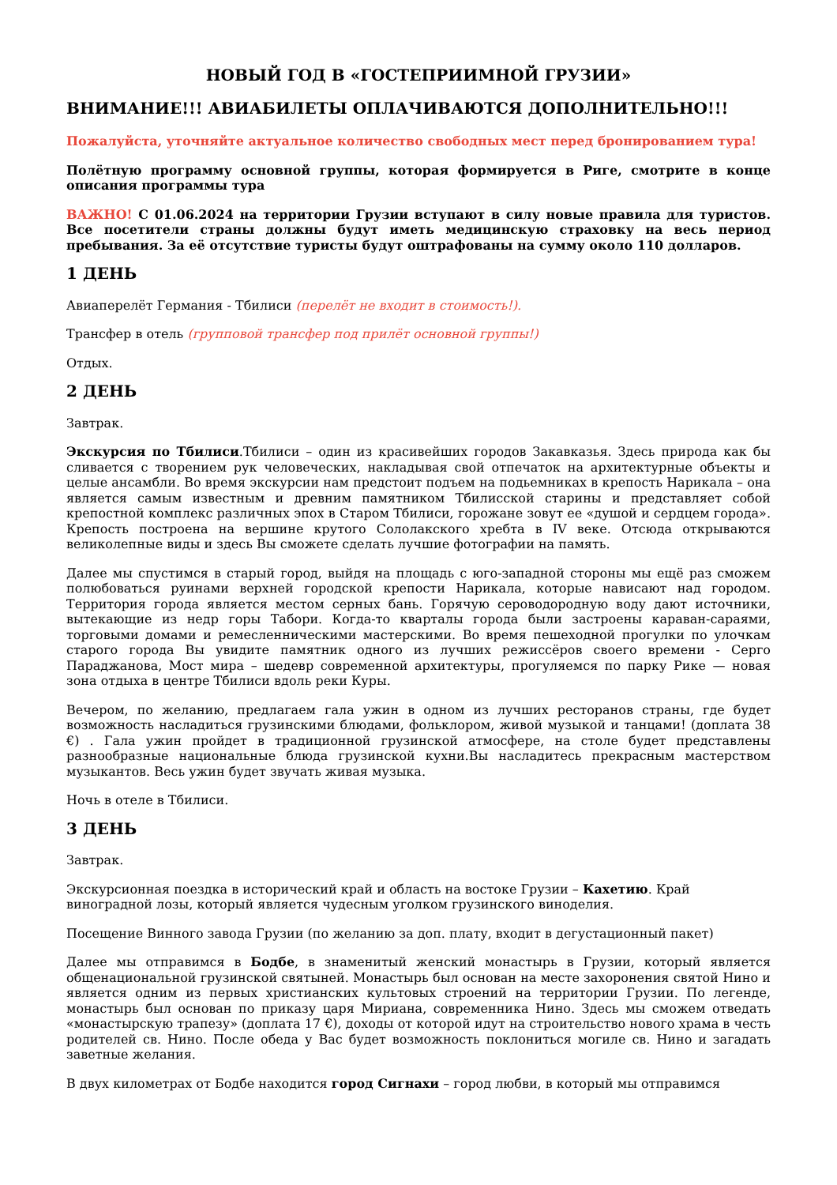НОВЫЙ ГОД В «ГОСТЕПРИИМНОЙ ГРУЗИИ»
ВНИМАНИЕ!!! АВИАБИЛЕТЫ ОПЛАЧИВАЮТСЯ ДОПОЛНИТЕЛЬНО!!!
Пожалуйста, уточняйте актуальное количество свободных мест перед бронированием тура!
Полётную программу основной группы, которая формируется в Риге, смотрите в конце описания программы тура
ВАЖНО! С 01.06.2024 на территории Грузии вступают в силу новые правила для туристов. Все посетители страны должны будут иметь медицинскую страховку на весь период пребывания. За её отсутствие туристы будут оштрафованы на сумму около 110 долларов.
1 ДЕНЬ
Авиаперелёт Германия - Тбилиси (перелёт не входит в стоимость!).
Трансфер в отель (групповой трансфер под прилёт основной группы!)
Отдых.
2 ДЕНЬ
Завтрак.
Экскурсия по Тбилиси.Тбилиси – один из красивейших городов Закавказья. Здесь природа как бы сливается с творением рук человеческих, накладывая свой отпечаток на архитектурные объекты и целые ансамбли. Во время экскурсии нам предстоит подъем на подьемниках в крепость Нарикала – она является самым известным и древним памятником Тбилисской старины и представляет собой крепостной комплекс различных эпох в Старом Тбилиси, горожане зовут ее «душой и сердцем города». Крепость построена на вершине крутого Сололакского хребта в IV веке. Отсюда открываются великолепные виды и здесь Вы сможете сделать лучшие фотографии на память.
Далее мы спустимся в старый город, выйдя на площадь с юго-западной стороны мы ещё раз сможем полюбоваться руинами верхней городской крепости Нарикала, которые нависают над городом. Территория города является местом серных бань. Горячую сероводородную воду дают источники, вытекающие из недр горы Табори. Когда-то кварталы города были застроены караван-сараями, торговыми домами и ремесленническими мастерскими. Во время пешеходной прогулки по улочкам старого города Вы увидите памятник одного из лучших режиссёров своего времени - Серго Параджанова, Мост мира – шедевр современной архитектуры, прогуляемся по парку Рике — новая зона отдыха в центре Тбилиси вдоль реки Куры.
Вечером, по желанию, предлагаем гала ужин в одном из лучших ресторанов страны, где будет возможность насладиться грузинскими блюдами, фольклором, живой музыкой и танцами! (доплата 38 €) . Гала ужин пройдет в традиционной грузинской атмосфере, на столе будет представлены разнообразные национальные блюда грузинской кухни.Вы насладитесь прекрасным мастерством музыкантов. Весь ужин будет звучать живая музыка.
Ночь в отеле в Тбилиси.
3 ДЕНЬ
Завтрак.
Экскурсионная поездка в исторический край и область на востоке Грузии – Кахетию. Край виноградной лозы, который является чудесным уголком грузинского виноделия.
Посещение Винного завода Грузии (по желанию за доп. плату, входит в дегустационный пакет)
Далее мы отправимся в Бодбе, в знаменитый женский монастырь в Грузии, который является общенациональной грузинской святыней. Монастырь был основан на месте захоронения святой Нино и является одним из первых христианских культовых строений на территории Грузии. По легенде, монастырь был основан по приказу царя Мириана, современника Нино. Здесь мы сможем отведать «монастырскую трапезу» (доплата 17 €), доходы от которой идут на строительство нового храма в честь родителей св. Нино. После обеда у Вас будет возможность поклониться могиле св. Нино и загадать заветные желания.
В двух километрах от Бодбе находится город Сигнахи – город любви, в который мы отправимся